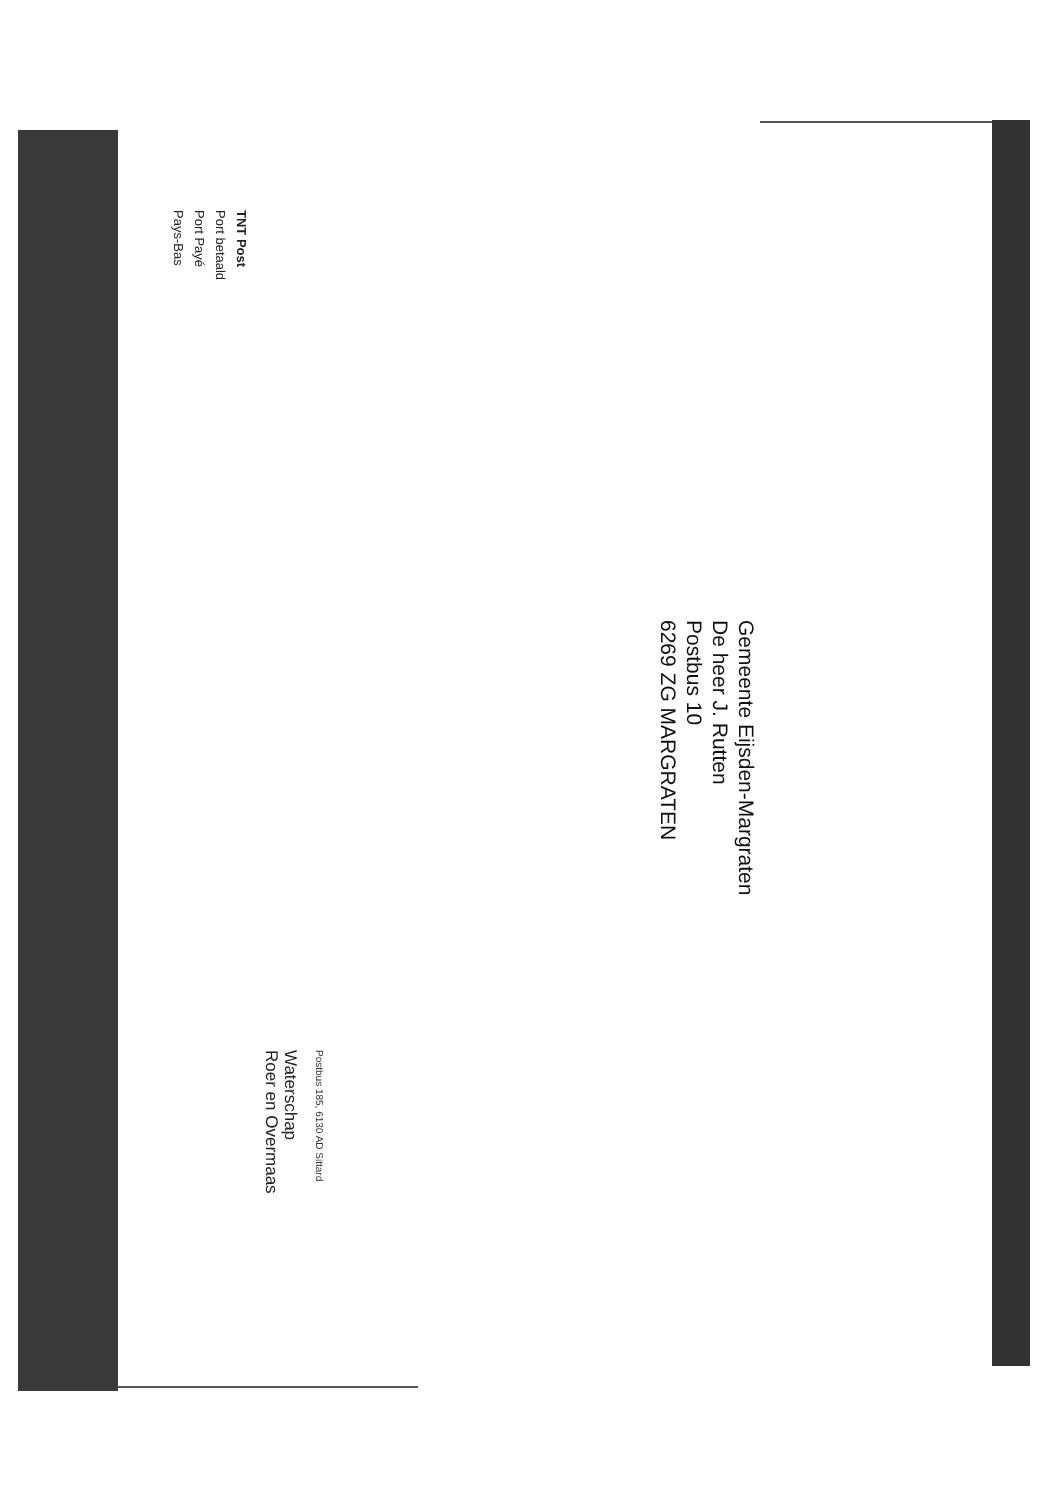TNT Post
Port betaald
Port Payé
Pays-Bas
Waterschap
Roer en Overmaas
Postbus 185, 6130 AD Sittard
Gemeente Eijsden-Margraten
De heer J. Rutten
Postbus 10
6269 ZG MARGRATEN